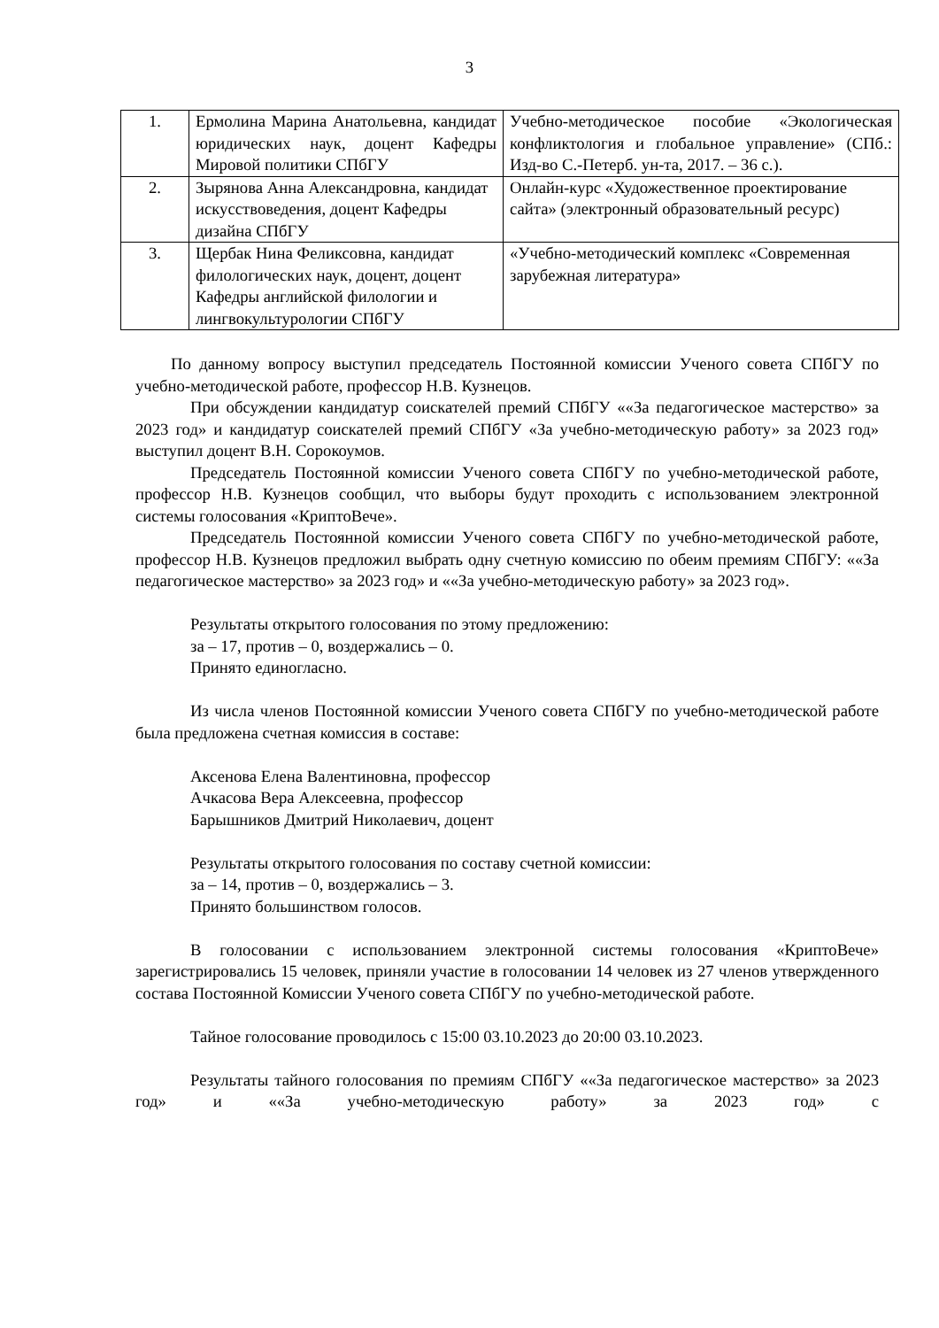3
| 1. | Ермолина Марина Анатольевна, кандидат юридических наук, доцент Кафедры Мировой политики СПбГУ | Учебно-методическое пособие «Экологическая конфликтология и глобальное управление» (СПб.: Изд-во С.-Петерб. ун-та, 2017. – 36 с.). |
| 2. | Зырянова Анна Александровна, кандидат искусствоведения, доцент Кафедры дизайна СПбГУ | Онлайн-курс «Художественное проектирование сайта» (электронный образовательный ресурс) |
| 3. | Щербак Нина Феликсовна, кандидат филологических наук, доцент, доцент Кафедры английской филологии и лингвокультурологии СПбГУ | «Учебно-методический комплекс «Современная зарубежная литература» |
По данному вопросу выступил председатель Постоянной комиссии Ученого совета СПбГУ по учебно-методической работе, профессор Н.В. Кузнецов.
При обсуждении кандидатур соискателей премий СПбГУ ««За педагогическое мастерство» за 2023 год» и кандидатур соискателей премий СПбГУ «За учебно-методическую работу» за 2023 год» выступил доцент В.Н. Сорокоумов.
Председатель Постоянной комиссии Ученого совета СПбГУ по учебно-методической работе, профессор Н.В. Кузнецов сообщил, что выборы будут проходить с использованием электронной системы голосования «КриптоВече».
Председатель Постоянной комиссии Ученого совета СПбГУ по учебно-методической работе, профессор Н.В. Кузнецов предложил выбрать одну счетную комиссию по обеим премиям СПбГУ: ««За педагогическое мастерство» за 2023 год» и ««За учебно-методическую работу» за 2023 год».
Результаты открытого голосования по этому предложению:
за – 17, против – 0, воздержались – 0.
Принято единогласно.
Из числа членов Постоянной комиссии Ученого совета СПбГУ по учебно-методической работе была предложена счетная комиссия в составе:
Аксенова Елена Валентиновна, профессор
Ачкасова Вера Алексеевна, профессор
Барышников Дмитрий Николаевич, доцент
Результаты открытого голосования по составу счетной комиссии:
за – 14, против – 0, воздержались – 3.
Принято большинством голосов.
В голосовании с использованием электронной системы голосования «КриптоВече» зарегистрировались 15 человек, приняли участие в голосовании 14 человек из 27 членов утвержденного состава Постоянной Комиссии Ученого совета СПбГУ по учебно-методической работе.
Тайное голосование проводилось с 15:00 03.10.2023 до 20:00 03.10.2023.
Результаты тайного голосования по премиям СПбГУ ««За педагогическое мастерство» за 2023 год» и ««За учебно-методическую работу» за 2023 год» с